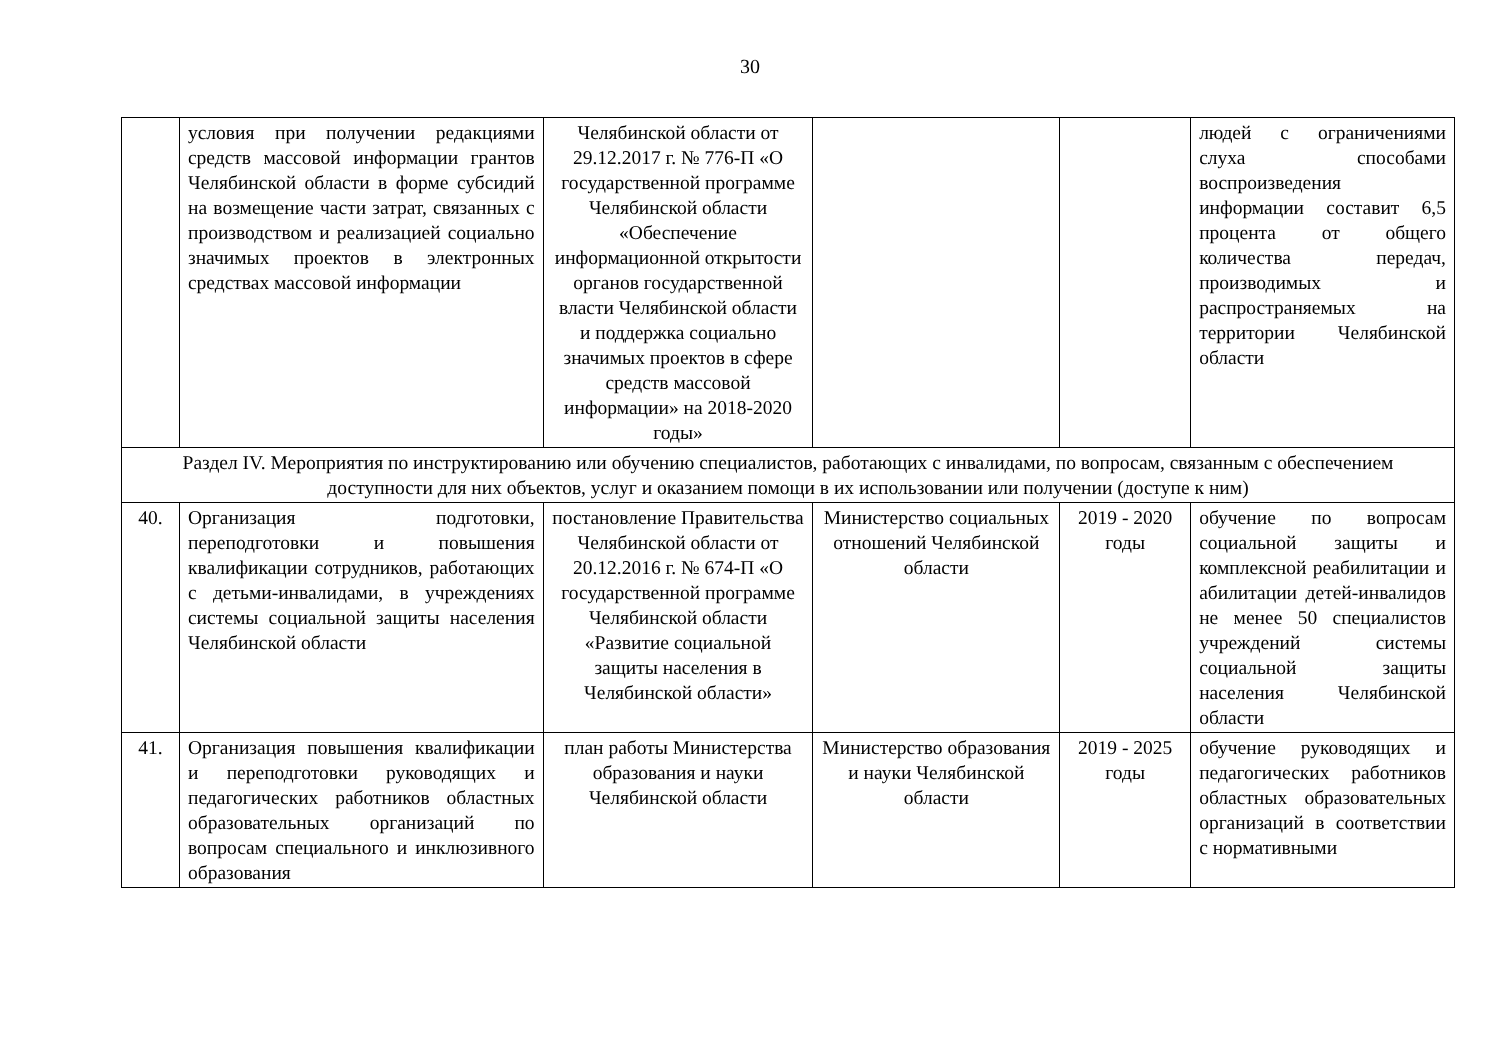30
| | условия при получении редакциями средств массовой информации грантов Челябинской области в форме субсидий на возмещение части затрат, связанных с производством и реализацией социально значимых проектов в электронных средствах массовой информации | Челябинской области от 29.12.2017 г. № 776-П «О государственной программе Челябинской области «Обеспечение информационной открытости органов государственной власти Челябинской области и поддержка социально значимых проектов в сфере средств массовой информации» на 2018-2020 годы» | | | людей с ограничениями слуха способами воспроизведения информации составит 6,5 процента от общего количества передач, производимых и распространяемых на территории Челябинской области |
| Раздел IV. Мероприятия по инструктированию или обучению специалистов, работающих с инвалидами, по вопросам, связанным с обеспечением доступности для них объектов, услуг и оказанием помощи в их использовании или получении (доступе к ним) | | | | | |
| 40. | Организация подготовки, переподготовки и повышения квалификации сотрудников, работающих с детьми-инвалидами, в учреждениях системы социальной защиты населения Челябинской области | постановление Правительства Челябинской области от 20.12.2016 г. № 674-П «О государственной программе Челябинской области «Развитие социальной защиты населения в Челябинской области» | Министерство социальных отношений Челябинской области | 2019 - 2020 годы | обучение по вопросам социальной защиты и комплексной реабилитации и абилитации детей-инвалидов не менее 50 специалистов учреждений системы социальной защиты населения Челябинской области |
| 41. | Организация повышения квалификации и переподготовки руководящих и педагогических работников областных образовательных организаций по вопросам специального и инклюзивного образования | план работы Министерства образования и науки Челябинской области | Министерство образования и науки Челябинской области | 2019 - 2025 годы | обучение руководящих и педагогических работников областных образовательных организаций в соответствии с нормативными |